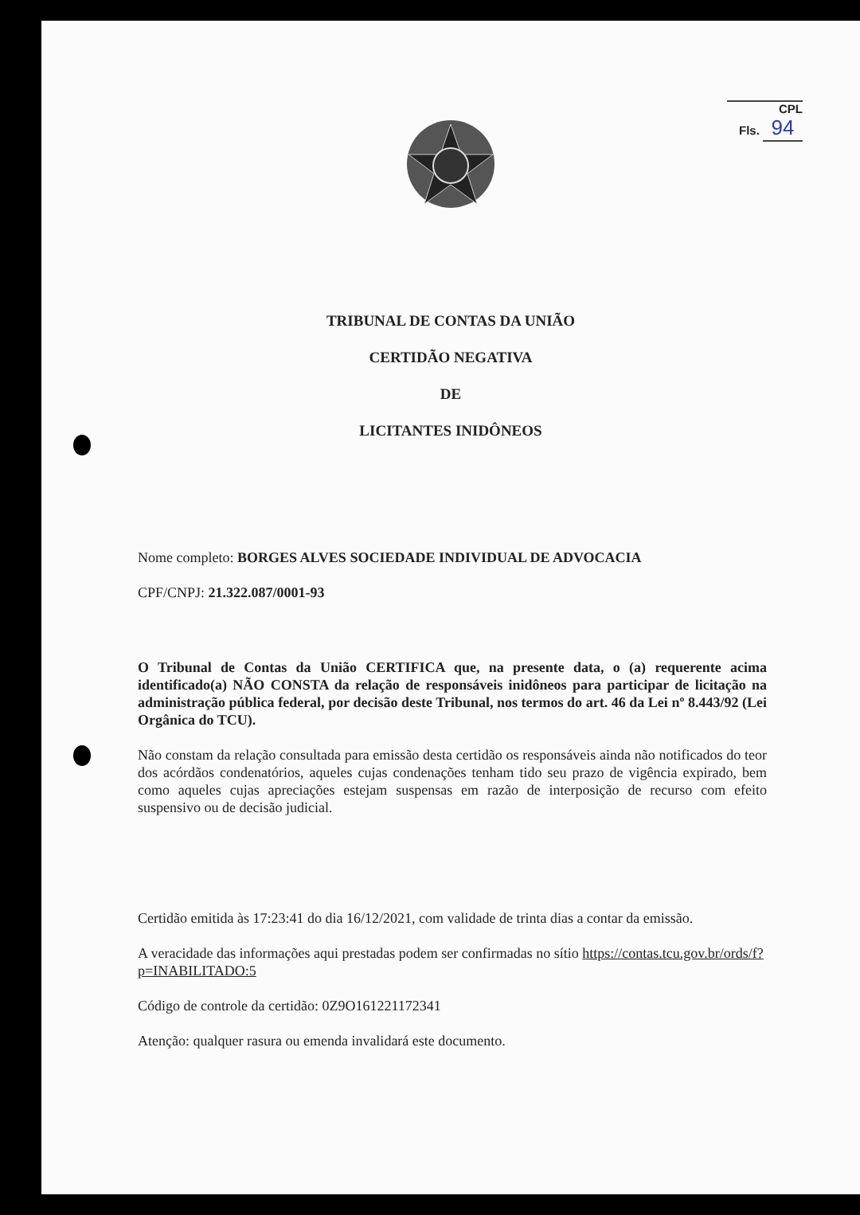CPL
Fls. 94
TRIBUNAL DE CONTAS DA UNIÃO
CERTIDÃO NEGATIVA
DE
LICITANTES INIDÔNEOS
Nome completo: BORGES ALVES SOCIEDADE INDIVIDUAL DE ADVOCACIA
CPF/CNPJ: 21.322.087/0001-93
O Tribunal de Contas da União CERTIFICA que, na presente data, o (a) requerente acima identificado(a) NÃO CONSTA da relação de responsáveis inidôneos para participar de licitação na administração pública federal, por decisão deste Tribunal, nos termos do art. 46 da Lei nº 8.443/92 (Lei Orgânica do TCU).
Não constam da relação consultada para emissão desta certidão os responsáveis ainda não notificados do teor dos acórdãos condenatórios, aqueles cujas condenações tenham tido seu prazo de vigência expirado, bem como aqueles cujas apreciações estejam suspensas em razão de interposição de recurso com efeito suspensivo ou de decisão judicial.
Certidão emitida às 17:23:41 do dia 16/12/2021, com validade de trinta dias a contar da emissão.
A veracidade das informações aqui prestadas podem ser confirmadas no sítio https://contas.tcu.gov.br/ords/f?p=INABILITADO:5
Código de controle da certidão: 0Z9O161221172341
Atenção: qualquer rasura ou emenda invalidará este documento.